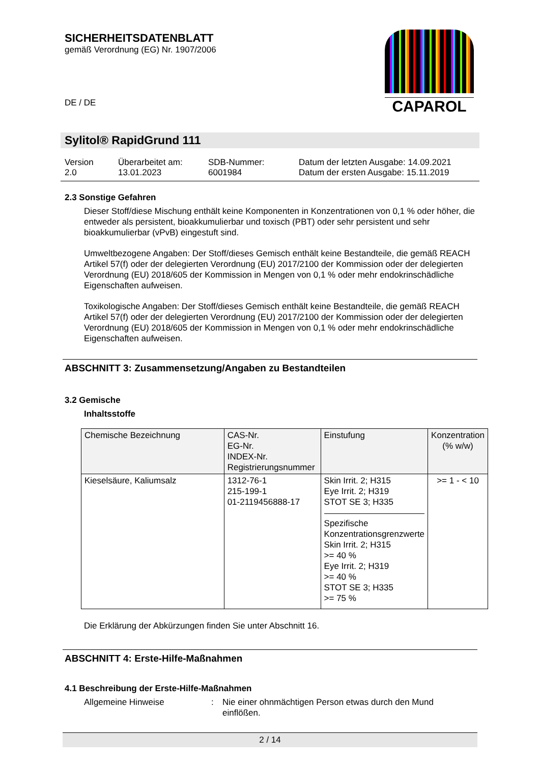CAPAROL
SICHERHEITSDATENBLATT
gemäß Verordnung (EG) Nr. 1907/2006
DE / DE
Sylitol® RapidGrund 111
Version
2.0
Überarbeitet am:
13.01.2023
SDB-Nummer:
6001984
Datum der letzten Ausgabe: 14.09.2021
Datum der ersten Ausgabe: 15.11.2019
2.3 Sonstige Gefahren
Dieser Stoff/diese Mischung enthält keine Komponenten in Konzentrationen von 0,1 % oder höher, die entweder als persistent, bioakkumulierbar und toxisch (PBT) oder sehr persistent und sehr bioakkumulierbar (vPvB) eingestuft sind.
Umweltbezogene Angaben: Der Stoff/dieses Gemisch enthält keine Bestandteile, die gemäß REACH Artikel 57(f) oder der delegierten Verordnung (EU) 2017/2100 der Kommission oder der delegierten Verordnung (EU) 2018/605 der Kommission in Mengen von 0,1 % oder mehr endokrinschädliche Eigenschaften aufweisen.
Toxikologische Angaben: Der Stoff/dieses Gemisch enthält keine Bestandteile, die gemäß REACH Artikel 57(f) oder der delegierten Verordnung (EU) 2017/2100 der Kommission oder der delegierten Verordnung (EU) 2018/605 der Kommission in Mengen von 0,1 % oder mehr endokrinschädliche Eigenschaften aufweisen.
ABSCHNITT 3: Zusammensetzung/Angaben zu Bestandteilen
3.2 Gemische
Inhaltsstoffe
| Chemische Bezeichnung | CAS-Nr. EG-Nr. INDEX-Nr. Registrierungsnummer | Einstufung | Konzentration (% w/w) |
| --- | --- | --- | --- |
| Kieselsäure, Kaliumsalz | 1312-76-1 215-199-1 01-2119456888-17 | Skin Irrit. 2; H315 Eye Irrit. 2; H319 STOT SE 3; H335 Spezifische Konzentrationsgrenzwerte Skin Irrit. 2; H315 >= 40 % Eye Irrit. 2; H319 >= 40 % STOT SE 3; H335 >= 75 % | >= 1 - < 10 |
Die Erklärung der Abkürzungen finden Sie unter Abschnitt 16.
ABSCHNITT 4: Erste-Hilfe-Maßnahmen
4.1 Beschreibung der Erste-Hilfe-Maßnahmen
Allgemeine Hinweise : Nie einer ohnmächtigen Person etwas durch den Mund einflößen.
2 / 14